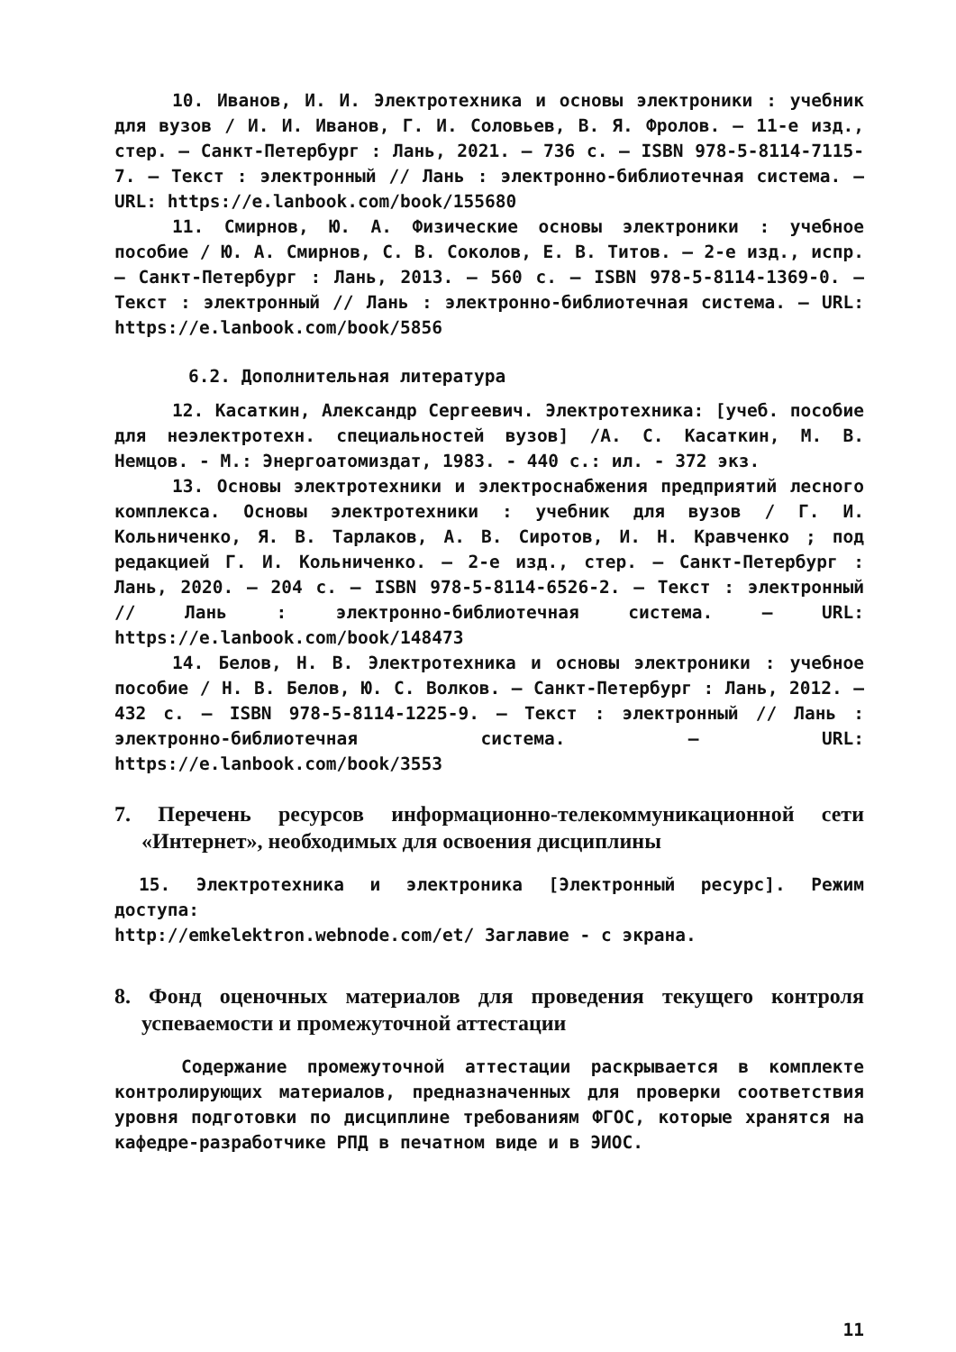10. Иванов, И. И. Электротехника и основы электроники : учебник для вузов / И. И. Иванов, Г. И. Соловьев, В. Я. Фролов. — 11-е изд., стер. — Санкт-Петербург : Лань, 2021. — 736 с. — ISBN 978-5-8114-7115-7. — Текст : электронный // Лань : электронно-библиотечная система. — URL: https://e.lanbook.com/book/155680
11. Смирнов, Ю. А. Физические основы электроники : учебное пособие / Ю. А. Смирнов, С. В. Соколов, Е. В. Титов. — 2-е изд., испр. — Санкт-Петербург : Лань, 2013. — 560 с. — ISBN 978-5-8114-1369-0. — Текст : электронный // Лань : электронно-библиотечная система. — URL: https://e.lanbook.com/book/5856
6.2. Дополнительная литература
12. Касаткин, Александр Сергеевич. Электротехника: [учеб. пособие для неэлектротехн. специальностей вузов] /А. С. Касаткин, М. В. Немцов. - М.: Энергоатомиздат, 1983. - 440 с.: ил. - 372 экз.
13. Основы электротехники и электроснабжения предприятий лесного комплекса. Основы электротехники : учебник для вузов / Г. И. Кольниченко, Я. В. Тарлаков, А. В. Сиротов, И. Н. Кравченко ; под редакцией Г. И. Кольниченко. — 2-е изд., стер. — Санкт-Петербург : Лань, 2020. — 204 с. — ISBN 978-5-8114-6526-2. — Текст : электронный // Лань : электронно-библиотечная система. — URL: https://e.lanbook.com/book/148473
14. Белов, Н. В. Электротехника и основы электроники : учебное пособие / Н. В. Белов, Ю. С. Волков. — Санкт-Петербург : Лань, 2012. — 432 с. — ISBN 978-5-8114-1225-9. — Текст : электронный // Лань : электронно-библиотечная система. — URL: https://e.lanbook.com/book/3553
7. Перечень ресурсов информационно-телекоммуникационной сети «Интернет», необходимых для освоения дисциплины
15. Электротехника и электроника [Электронный ресурс]. Режим доступа:
http://emkelektron.webnode.com/et/ Заглавие - с экрана.
8. Фонд оценочных материалов для проведения текущего контроля успеваемости и промежуточной аттестации
Содержание промежуточной аттестации раскрывается в комплекте контролирующих материалов, предназначенных для проверки соответствия уровня подготовки по дисциплине требованиям ФГОС, которые хранятся на кафедре-разработчике РПД в печатном виде и в ЭИОС.
11